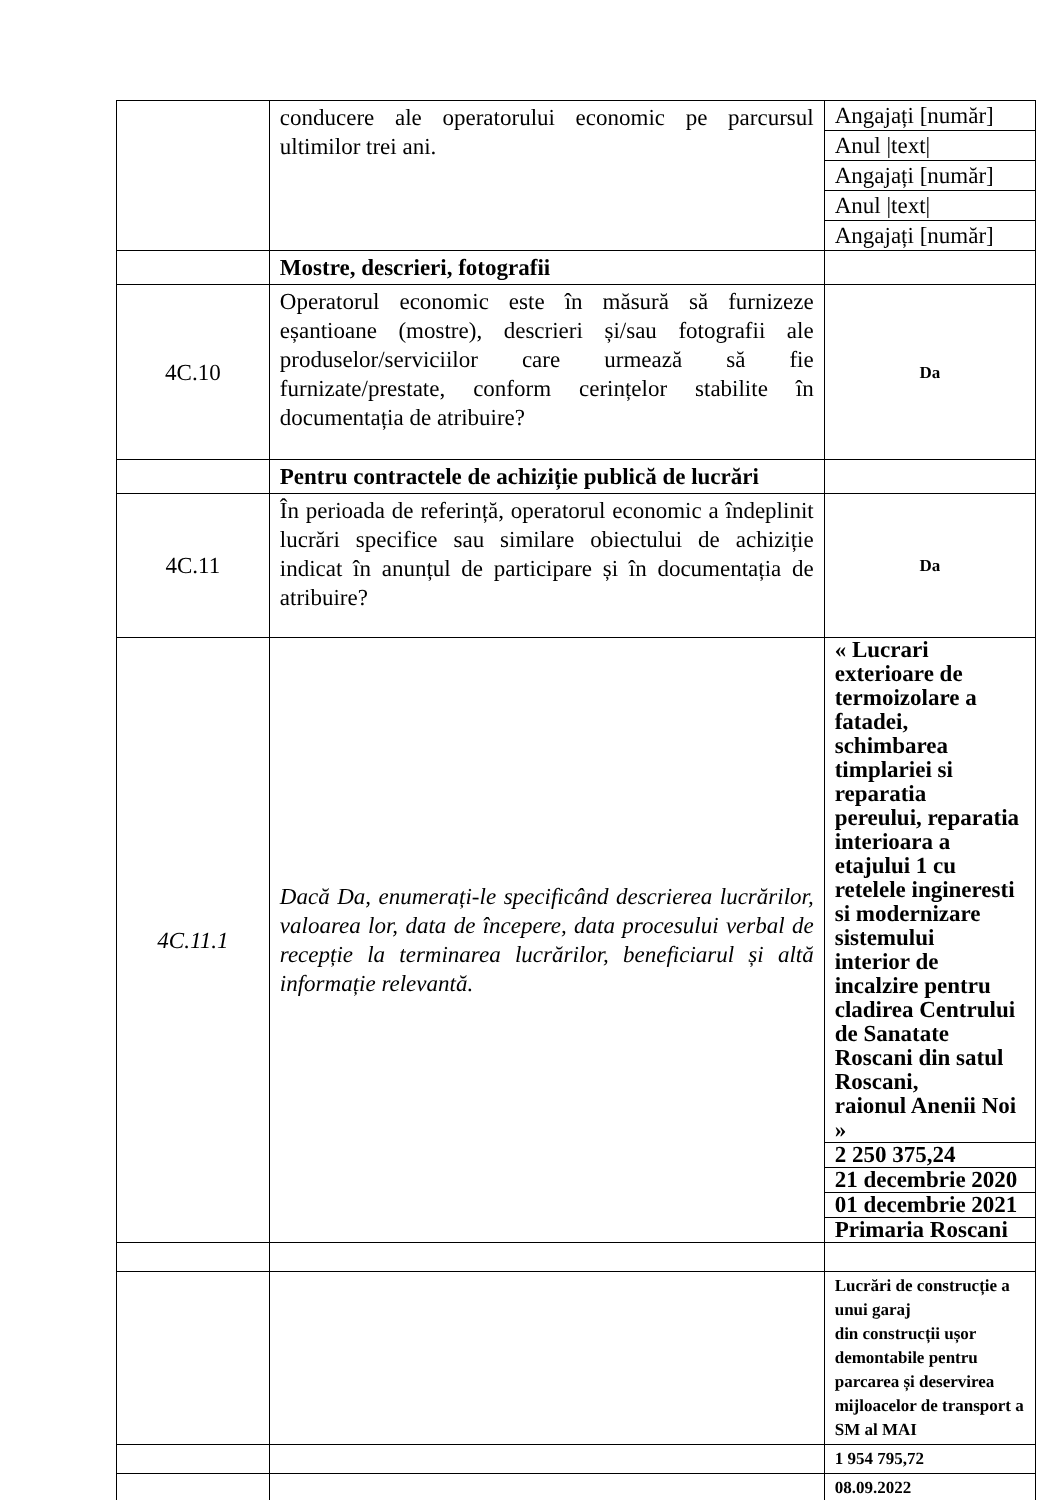| | conducere ale operatorului economic pe parcursul ultimilor trei ani. | / Angajați [număr] / / Anul /text/ / / Angajați [număr] / / Anul /text/ / / Angajați [număr] / |
| | Mostre, descrieri, fotografii | |
| 4C.10 | Operatorul economic este în măsură să furnizeze eșantioane (mostre), descrieri și/sau fotografii ale produselor/serviciilor care urmează să fie furnizate/prestate, conform cerințelor stabilite în documentația de atribuire? | Da |
| | Pentru contractele de achiziție publică de lucrări | |
| 4C.11 | În perioada de referință, operatorul economic a îndeplinit lucrări specifice sau similare obiectului de achiziție indicat în anunțul de participare și în documentația de atribuire? | Da |
| 4C.11.1 | Dacă Da, enumerați-le specificând descrierea lucrărilor, valoarea lor, data de începere, data procesului verbal de recepție la terminarea lucrărilor, beneficiarul și altă informație relevantă. | / « Lucrari exterioare de termoizolare a fatadei, schimbarea timplariei si reparatia pereului, reparatia interioara a etajului 1 cu retelele ingineresti si modernizare sistemului interior de incalzire pentru cladirea Centrului de Sanatate Roscani din satul Roscani, raionul Anenii Noi » / / 2 250 375,24 / / 21 decembrie 2020 / / 01 decembrie 2021 / / Primaria Roscani / |
| | | Lucrări de construcție a unui garaj din construcții ușor demontabile pentru parcarea și deservirea mijloacelor de transport a SM al MAI |
| | | 1 954 795,72 |
| | | 08.09.2022 |